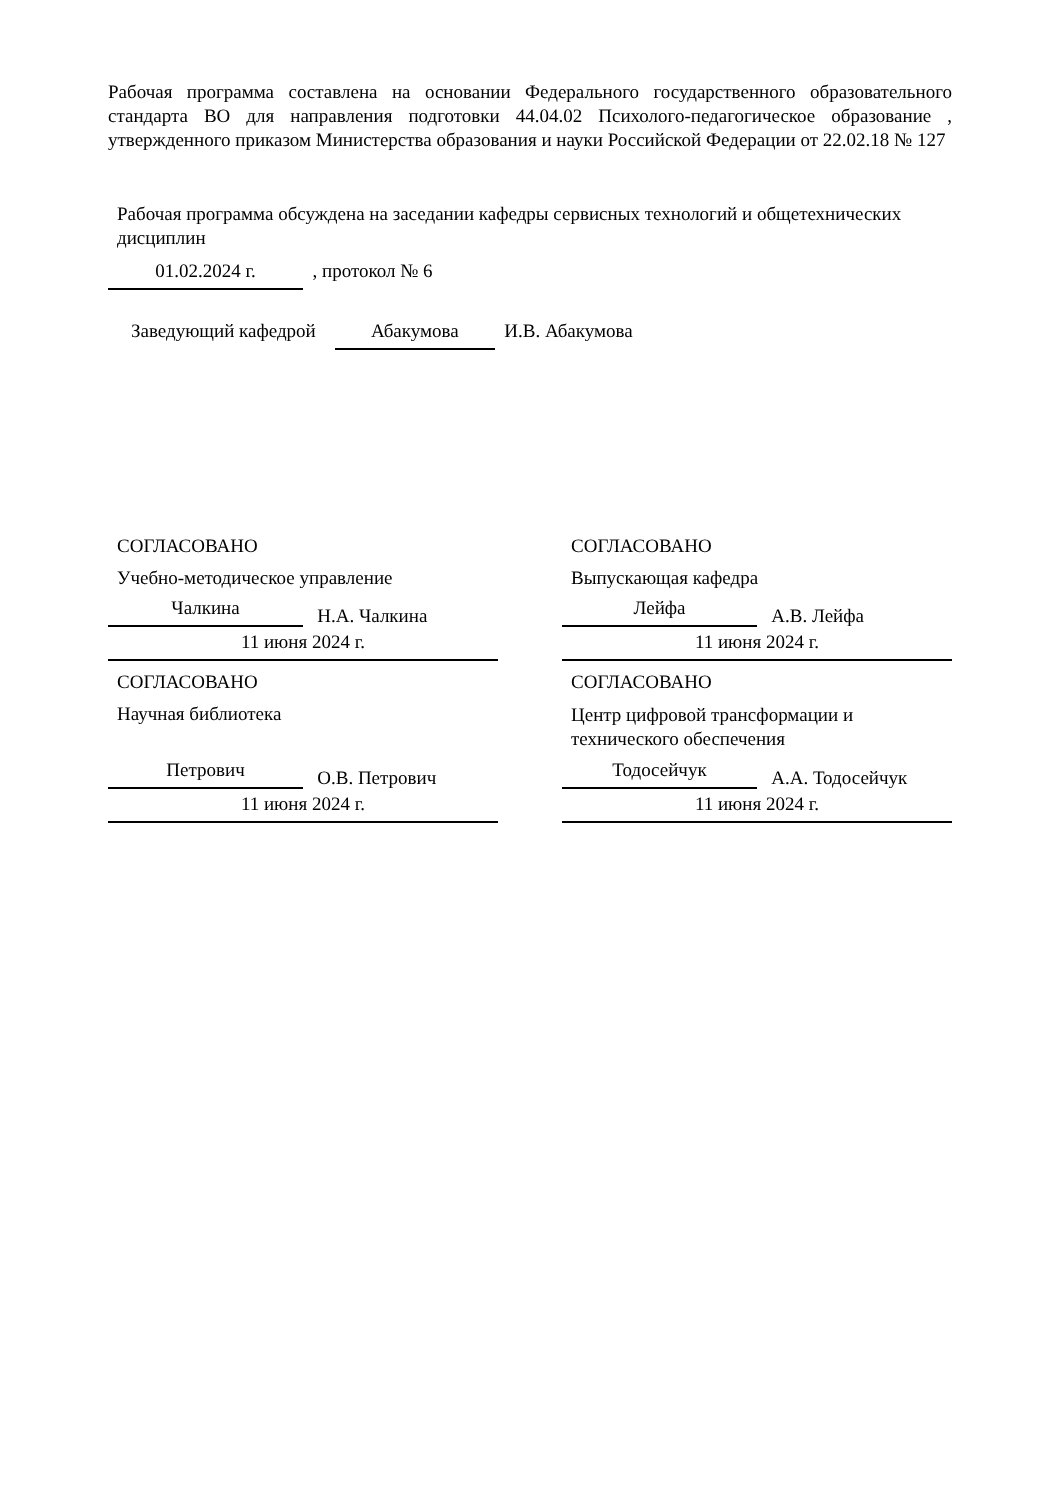Рабочая программа составлена на основании Федерального государственного образовательного стандарта ВО для направления подготовки 44.04.02 Психолого-педагогическое образование , утвержденного приказом Министерства образования и науки Российской Федерации от 22.02.18 № 127
Рабочая программа обсуждена на заседании кафедры сервисных технологий и общетехнических дисциплин
01.02.2024 г. , протокол № 6
Заведующий кафедрой Абакумова И.В. Абакумова
СОГЛАСОВАНО
Учебно-методическое управление
Чалкина Н.А. Чалкина
11 июня 2024 г.
СОГЛАСОВАНО
Научная библиотека
Петрович О.В. Петрович
11 июня 2024 г.
СОГЛАСОВАНО
Выпускающая кафедра
Лейфа А.В. Лейфа
11 июня 2024 г.
СОГЛАСОВАНО
Центр цифровой трансформации и технического обеспечения
Тодосейчук А.А. Тодосейчук
11 июня 2024 г.